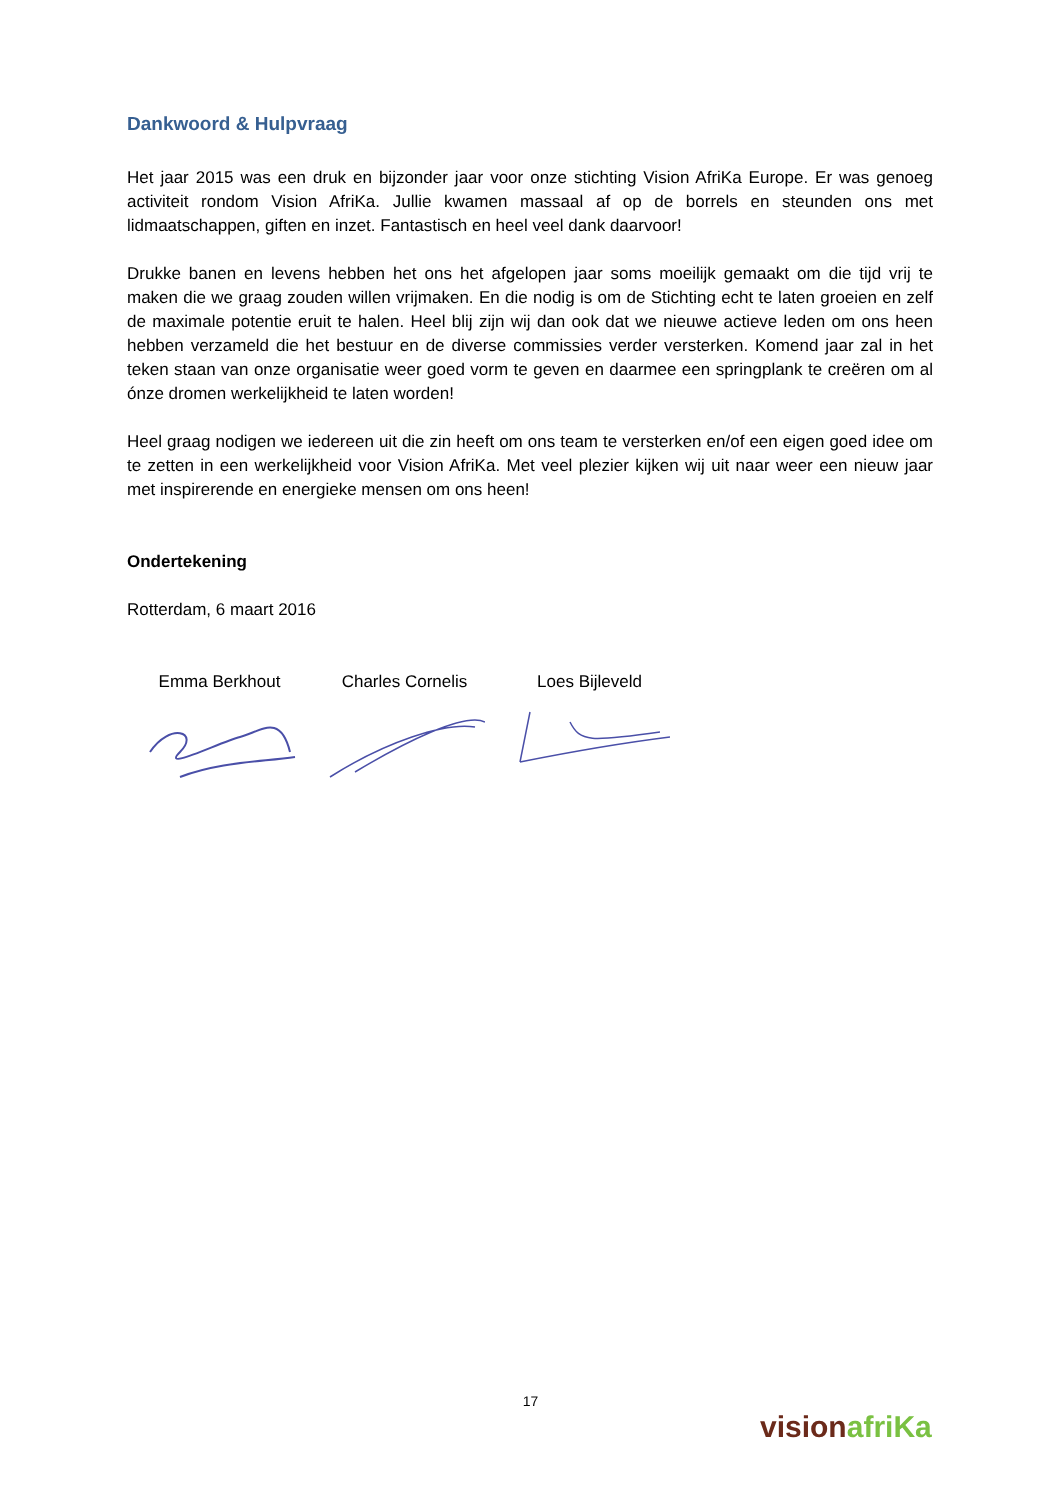Dankwoord & Hulpvraag
Het jaar 2015 was een druk en bijzonder jaar voor onze stichting Vision AfriKa Europe. Er was genoeg activiteit rondom Vision AfriKa. Jullie kwamen massaal af op de borrels en steunden ons met lidmaatschappen, giften en inzet. Fantastisch en heel veel dank daarvoor!
Drukke banen en levens hebben het ons het afgelopen jaar soms moeilijk gemaakt om die tijd vrij te maken die we graag zouden willen vrijmaken. En die nodig is om de Stichting echt te laten groeien en zelf de maximale potentie eruit te halen. Heel blij zijn wij dan ook dat we nieuwe actieve leden om ons heen hebben verzameld die het bestuur en de diverse commissies verder versterken. Komend jaar zal in het teken staan van onze organisatie weer goed vorm te geven en daarmee een springplank te creëren om al ónze dromen werkelijkheid te laten worden!
Heel graag nodigen we iedereen uit die zin heeft om ons team te versterken en/of een eigen goed idee om te zetten in een werkelijkheid voor Vision AfriKa. Met veel plezier kijken wij uit naar weer een nieuw jaar met inspirerende en energieke mensen om ons heen!
Ondertekening
Rotterdam, 6 maart 2016
Emma Berkhout Charles Cornelis Loes Bijleveld
17
vision afriKa